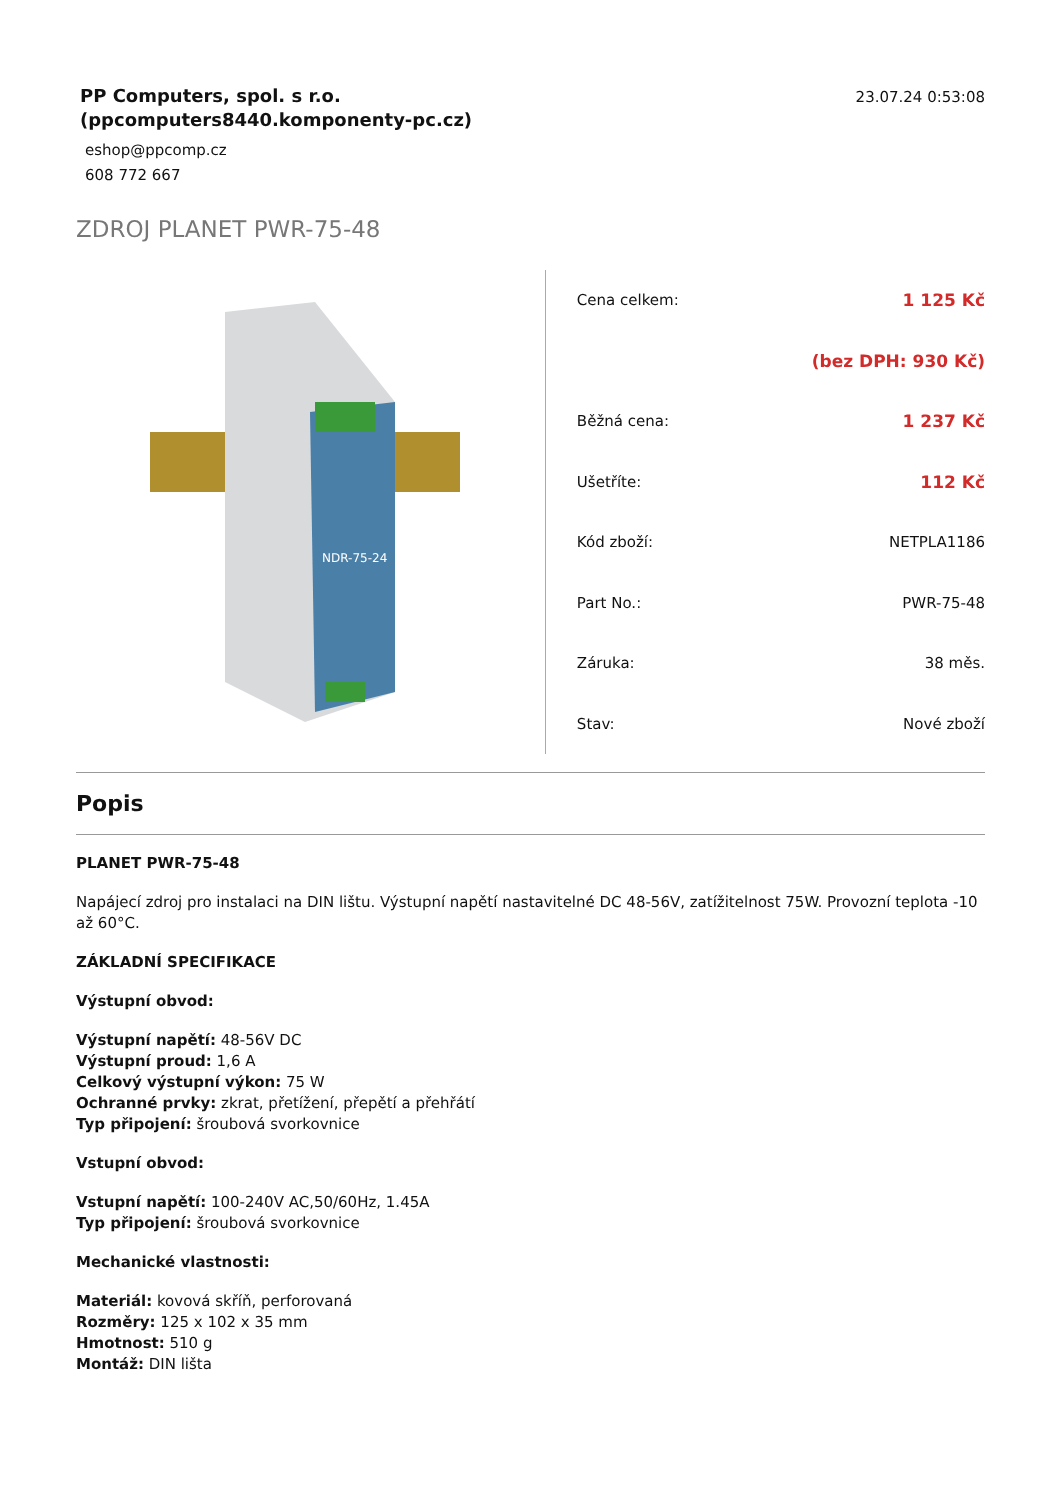PP Computers, spol. s r.o.
(ppcomputers8440.komponenty-pc.cz)
eshop@ppcomp.cz
608 772 667
23.07.24 0:53:08
ZDROJ PLANET PWR-75-48
NDR-75-24
| Cena celkem: | 1 125 Kč |
| | (bez DPH: 930 Kč) |
| Běžná cena: | 1 237 Kč |
| Ušetříte: | 112 Kč |
| Kód zboží: | NETPLA1186 |
| Part No.: | PWR-75-48 |
| Záruka: | 38 měs. |
| Stav: | Nové zboží |
Popis
PLANET PWR-75-48
Napájecí zdroj pro instalaci na DIN lištu. Výstupní napětí nastavitelné DC 48-56V, zatížitelnost 75W. Provozní teplota -10 až 60°C.
ZÁKLADNÍ SPECIFIKACE
Výstupní obvod:
Výstupní napětí: 48-56V DC
Výstupní proud: 1,6 A
Celkový výstupní výkon: 75 W
Ochranné prvky: zkrat, přetížení, přepětí a přehřátí
Typ připojení: šroubová svorkovnice
Vstupní obvod:
Vstupní napětí: 100-240V AC,50/60Hz, 1.45A
Typ připojení: šroubová svorkovnice
Mechanické vlastnosti:
Materiál: kovová skříň, perforovaná
Rozměry: 125 x 102 x 35 mm
Hmotnost: 510 g
Montáž: DIN lišta